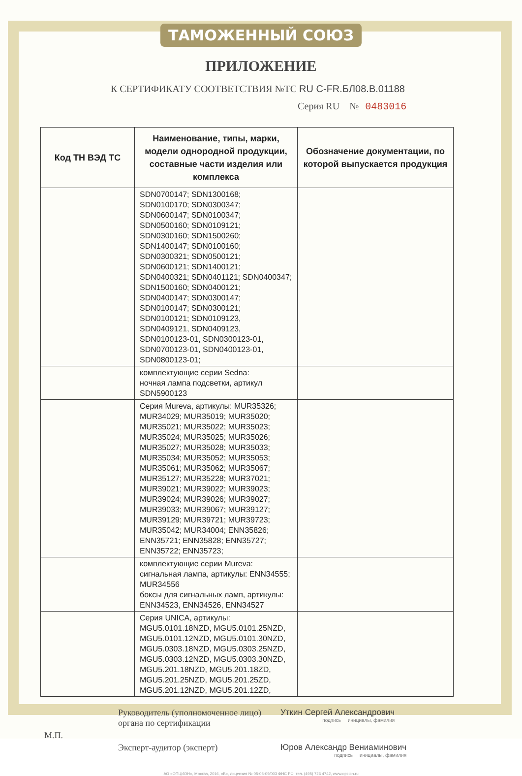ТАМОЖЕННЫЙ СОЮЗ
ПРИЛОЖЕНИЕ
К СЕРТИФИКАТУ СООТВЕТСТВИЯ №ТС RU С-FR.БЛ08.В.01188
Серия RU № 0483016
| Код ТН ВЭД ТС | Наименование, типы, марки, модели однородной продукции, составные части изделия или комплекса | Обозначение документации, по которой выпускается продукция |
| --- | --- | --- |
| | SDN0700147; SDN1300168; SDN0100170; SDN0300347; SDN0600147; SDN0100347; SDN0500160; SDN0109121; SDN0300160; SDN1500260; SDN1400147; SDN0100160; SDN0300321; SDN0500121; SDN0600121; SDN1400121; SDN0400321; SDN0401121; SDN0400347; SDN1500160; SDN0400121; SDN0400147; SDN0300147; SDN0100147; SDN0300121; SDN0100121; SDN0109123, SDN0409121, SDN0409123, SDN0100123-01, SDN0300123-01, SDN0700123-01, SDN0400123-01, SDN0800123-01; | |
| | комплектующие серии Sedna: ночная лампа подсветки, артикул SDN5900123 | |
| | Серия Mureva, артикулы: MUR35326; MUR34029; MUR35019; MUR35020; MUR35021; MUR35022; MUR35023; MUR35024; MUR35025; MUR35026; MUR35027; MUR35028; MUR35033; MUR35034; MUR35052; MUR35053; MUR35061; MUR35062; MUR35067; MUR35127; MUR35228; MUR37021; MUR39021; MUR39022; MUR39023; MUR39024; MUR39026; MUR39027; MUR39033; MUR39067; MUR39127; MUR39129; MUR39721; MUR39723; MUR35042; MUR34004; ENN35826; ENN35721; ENN35828; ENN35727; ENN35722; ENN35723; | |
| | комплектующие серии Mureva: сигнальная лампа, артикулы: ENN34555; MUR34556 боксы для сигнальных ламп, артикулы: ENN34523, ENN34526, ENN34527 | |
| | Серия UNICA, артикулы: MGU5.0101.18NZD, MGU5.0101.25NZD, MGU5.0101.12NZD, MGU5.0101.30NZD, MGU5.0303.18NZD, MGU5.0303.25NZD, MGU5.0303.12NZD, MGU5.0303.30NZD, MGU5.201.18NZD, MGU5.201.18ZD, MGU5.201.25NZD, MGU5.201.25ZD, MGU5.201.12NZD, MGU5.201.12ZD, | |
Руководитель (уполномоченное лицо) органа по сертификации
Уткин Сергей Александрович
подпись инициалы, фамилия
М.П.
Эксперт-аудитор (эксперт) Юров Александр Вениаминович
подпись инициалы, фамилия
АО «ОПЦИОН», Москва, 2016, «Б», лицензия № 05-05-09/003 ФНС РФ, тел. (495) 726 4742, www.opcion.ru